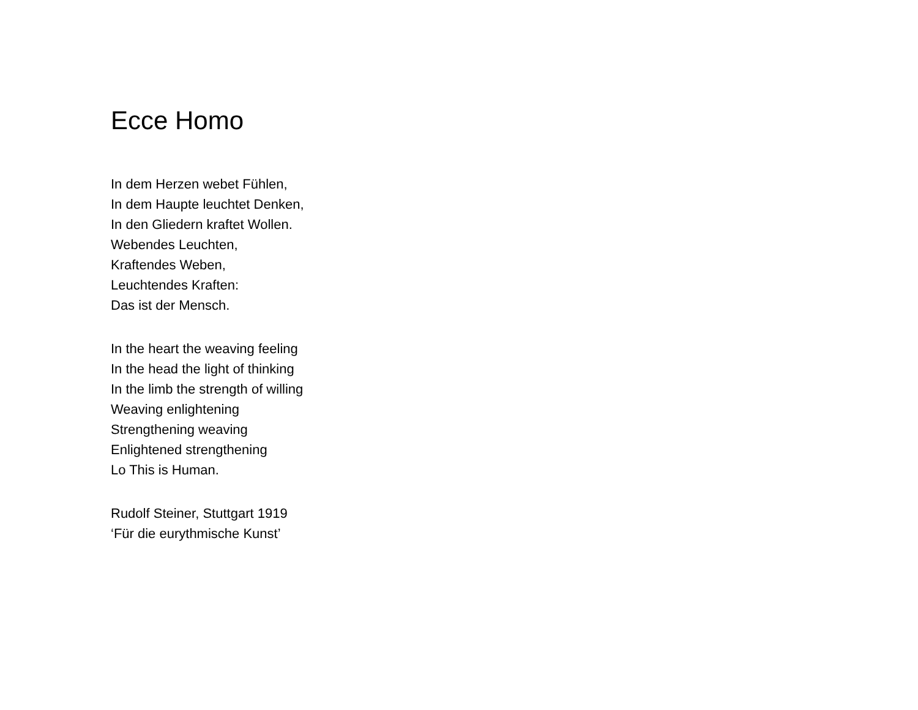Ecce Homo
In dem Herzen webet Fühlen,
In dem Haupte leuchtet Denken,
In den Gliedern kraftet Wollen.
Webendes Leuchten,
Kraftendes Weben,
Leuchtendes Kraften:
Das ist der Mensch.
In the heart the weaving feeling
In the head the light of thinking
In the limb the strength of willing
Weaving enlightening
Strengthening weaving
Enlightened strengthening
Lo This is Human.
Rudolf Steiner, Stuttgart 1919
‘Für die eurythmische Kunst’